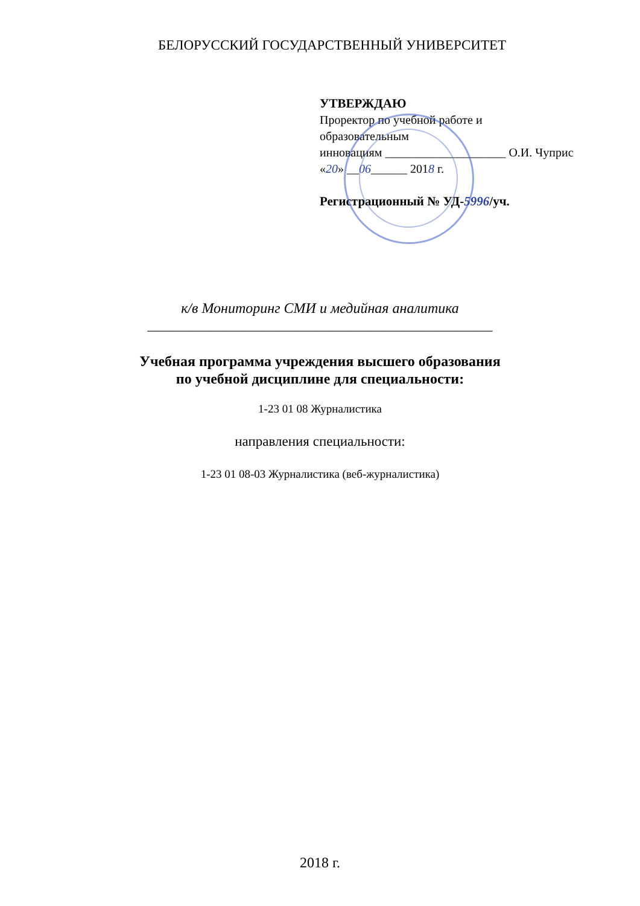БЕЛОРУССКИЙ ГОСУДАРСТВЕННЫЙ УНИВЕРСИТЕТ
УТВЕРЖДАЮ
Проректор по учебной работе и
образовательным
инновациям ____________________ О.И. Чуприс
«20» __06______ 2018 г.
Регистрационный № УД-5996/уч.
к/в Мониторинг СМИ и медийная аналитика
____________________________________________________
Учебная программа учреждения высшего образования
по учебной дисциплине для специальности:
1-23 01 08 Журналистика
направления специальности:
1-23 01 08-03 Журналистика (веб-журналистика)
2018 г.